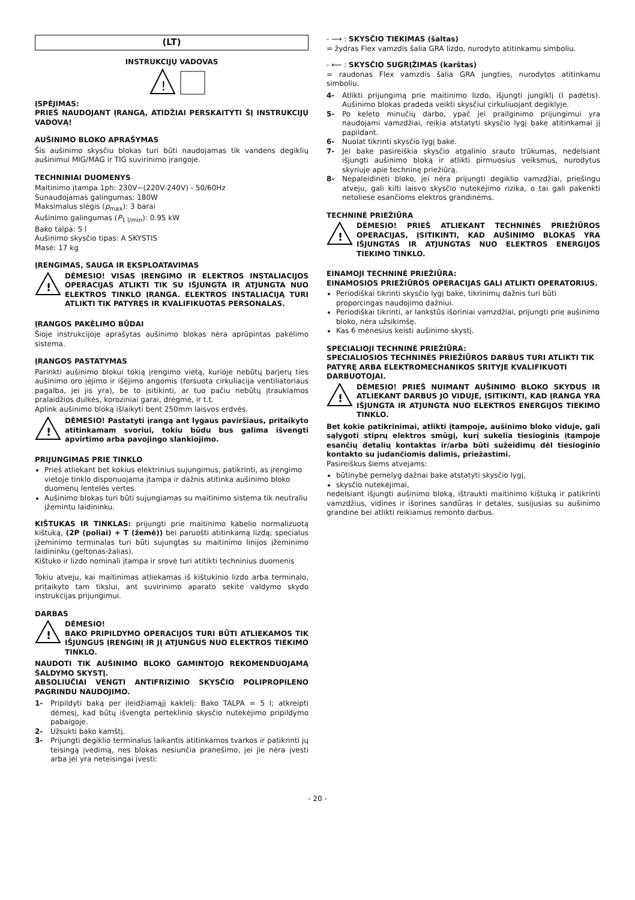(LT)
INSTRUKCIJŲ VADOVAS
!
ĮSPĖJIMAS:
PRIEŠ NAUDOJANT ĮRANGĄ, ATIDŽIAI PERSKAITYTI ŠĮ INSTRUKCIJŲ VADOVĄ!
AUŠINIMO BLOKO APRAŠYMAS
Šis aušinimo skysčiu blokas turi būti naudojamas tik vandens degiklių aušinimui MIG/MAG ir TIG suvirinimo įrangoje.
TECHNINIAI DUOMENYS
Maitinimo įtampa 1ph: 230V~(220V-240V) - 50/60Hz
Sunaudojamas galingumas: 180W
Maksimalus slėgis (p<sub>max</sub>): 3 barai
Aušinimo galingumas (P<sub>1 l/min</sub>): 0.95 kW
Bako talpa: 5 l
Aušinimo skysčio tipas: A SKYSTIS
Masė: 17 kg
ĮRENGIMAS, SAUGA IR EKSPLOATAVIMAS
!
DĖMESIO! VISAS ĮRENGIMO IR ELEKTROS INSTALIACIJOS OPERACIJAS ATLIKTI TIK SU IŠJUNGTA IR ATJUNGTA NUO ELEKTROS TINKLO ĮRANGA. ELEKTROS INSTALIACIJĄ TURI ATLIKTI TIK PATYRĘS IR KVALIFIKUOTAS PERSONALAS.
ĮRANGOS PAKĖLIMO BŪDAI
Šioje instrukcijoje aprašytas aušinimo blokas nėra aprūpintas pakėlimo sistema.
ĮRANGOS PASTATYMAS
Parinkti aušinimo blokui tokią įrengimo vietą, kurioje nebūtų barjerų ties aušinimo oro įėjimo ir išėjimo angomis (forsuota cirkuliacija ventiliatoriaus pagalba, jei jis yra), be to įsitikinti, ar tuo pačiu nebūtų įtraukiamos pralaidžios dulkės, koroziniai garai, drėgmė, ir t.t.
Aplink aušinimo bloką išlaikyti bent 250mm laisvos erdvės.
!
DĖMESIO! Pastatyti įrangą ant lygaus paviršiaus, pritaikyto atitinkamam svoriui, tokiu būdu bus galima išvengti apvirtimo arba pavojingo slankiojimo.
PRIJUNGIMAS PRIE TINKLO
Prieš atliekant bet kokius elektrinius sujungimus, patikrinti, as įrengimo vietoje tinklo disponuojama įtampa ir dažnis atitinka aušinimo bloko duomenų lentelės vertes.
Aušinimo blokas turi būti sujungiamas su maitinimo sistema tik neutraliu įžemintu laidininku.
KIŠTUKAS IR TINKLAS: prijungti prie maitinimo kabelio normalizuotą kištuką, (2P (poliai) + T (žemė)) bei paruošti atitinkamą lizdą; specialus įžeminimo terminalas turi būti sujungtas su maitinimo linijos įžeminimo laidininku (geltonas-žalias).
Kištuko ir lizdo nominali įtampa ir srovė turi atitikti techninius duomenis
Tokiu atveju, kai maitinimas atliekamas iš kištukinio lizdo arba terminalo, pritaikyto tam tikslui, ant suvirinimo aparato sekite valdymo skydo instrukcijas prijungimui.
DARBAS
!
DĖMESIO!
BAKO PRIPILDYMO OPERACIJOS TURI BŪTI ATLIEKAMOS TIK IŠJUNGUS ĮRENGINĮ IR JĮ ATJUNGUS NUO ELEKTROS TIEKIMO TINKLO.
NAUDOTI TIK AUŠINIMO BLOKO GAMINTOJO REKOMENDUOJAMĄ ŠALDYMO SKYSTĮ.
ABSOLIUČIAI VENGTI ANTIFRIZINIO SKYSČIO POLIPROPILENO PAGRINDU NAUDOJIMO.
1- Pripildyti baką per įleidžiamąjį kaklelį: Bako TALPA = 5 l; atkreipti dėmesį, kad būtų išvengta perteklinio skysčio nutekėjimo pripildymo pabaigoje.
2- Užsukti bako kamštį.
3- Prijungti degiklio terminalus laikantis atitinkamos tvarkos ir patikrinti jų teisingą įvedimą, nes blokas nesiunčia pranešimo, jei jie nėra įvesti arba jei yra neteisingai įvesti:
- ⟶ : SKYSČIO TIEKIMAS (šaltas)
= žydras Flex vamzdis šalia GRA lizdo, nurodyto atitinkamu simboliu.
- ⟵ : SKYSČIO SUGRĮŽIMAS (karštas)
= raudonas Flex vamzdis šalia GRA jungties, nurodytos atitinkamu simboliu.
4- Atlikti prijungimą prie maitinimo lizdo, išjungti jungiklį (I padėtis). Aušinimo blokas pradeda veikti skysčiui cirkuliuojant degiklyje.
5- Po keleto minučių darbo, ypač jei prailginimo prijungimui yra naudojami vamzdžiai, reikia atstatyti skysčio lygį bake atitinkamai jį papildant.
6- Nuolat tikrinti skysčio lygį bake.
7- Jei bake pasireiškia skysčio atgalinio srauto trūkumas, nedelsiant išjungti aušinimo bloką ir atlikti pirmuosius veiksmus, nurodytus skyriuje apie techninę priežiūrą.
8- Nepaleidinėti bloko, jei nėra prijungti degiklio vamzdžiai, priešingu atveju, gali kilti laisvo skysčio nutekėjimo rizika, o tai gali pakenkti netoliese esančioms elektros grandinėms.
TECHNINĖ PRIEŽIŪRA
!
DĖMESIO! PRIEŠ ATLIEKANT TECHNINĖS PRIEŽIŪROS OPERACIJAS, ĮSITIKINTI, KAD AUŠINIMO BLOKAS YRA IŠJUNGTAS IR ATJUNGTAS NUO ELEKTROS ENERGIJOS TIEKIMO TINKLO.
EINAMOJI TECHNINĖ PRIEŽIŪRA:
EINAMOSIOS PRIEŽIŪROS OPERACIJAS GALI ATLIKTI OPERATORIUS.
Periodiškai tikrinti skysčio lygį bake, tikrinimų dažnis turi būti proporcingas naudojimo dažniui.
Periodiškai tikrinti, ar lankstūs išoriniai vamzdžiai, prijungti prie aušinimo bloko, nėra užsikimšę.
Kas 6 mėnesius keisti aušinimo skystį.
SPECIALIOJI TECHNINĖ PRIEŽIŪRA:
SPECIALIOSIOS TECHNINĖS PRIEŽIŪROS DARBUS TURI ATLIKTI TIK PATYRĘ ARBA ELEKTROMECHANIKOS SRITYJE KVALIFIKUOTI DARBUOTOJAI.
!
DĖMESIO! PRIEŠ NUIMANT AUŠINIMO BLOKO SKYDUS IR ATLIEKANT DARBUS JO VIDUJE, ĮSITIKINTI, KAD ĮRANGA YRA IŠJUNGTA IR ATJUNGTA NUO ELEKTROS ENERGIJOS TIEKIMO TINKLO.
Bet kokie patikrinimai, atlikti įtampoje, aušinimo bloko viduje, gali sąlygoti stiprų elektros smūgį, kurį sukelia tiesioginis įtampoje esančių detalių kontaktas ir/arba būti sužeidimų dėl tiesioginio kontakto su judančiomis dalimis, priežastimi.
Pasireiškus šiems atvejams:
būtinybė pernelyg dažnai bake atstatyti skysčio lygį,
skysčio nutekėjimai,
nedelsiant išjungti aušinimo bloką, ištraukti maitinimo kištuką ir patikrinti vamzdžius, vidines ir išorines sandūras ir detales, susijusias su aušinimo grandine bei atlikti reikiamus remonto darbus.
- 20 -